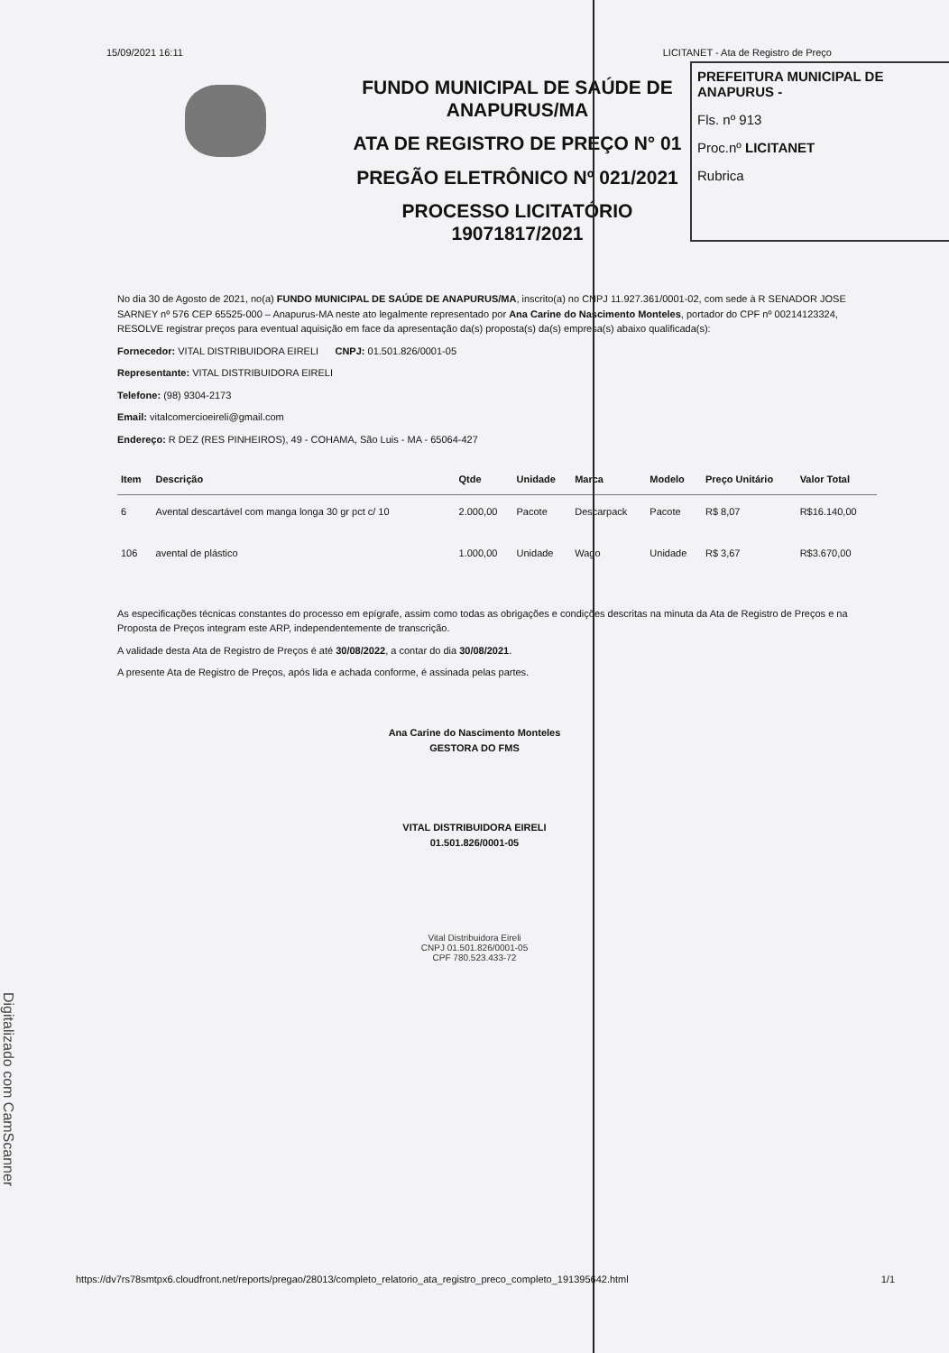15/09/2021 16:11 LICITANET - Ata de Registro de Preço
PREFEITURA MUNICIPAL DE ANAPURUS -
Fls. nº 913
Proc.nº LICITANET
Rubrica
FUNDO MUNICIPAL DE SAÚDE DE
ANAPURUS/MA
ATA DE REGISTRO DE PREÇO N° 01
PREGÃO ELETRÔNICO Nº 021/2021
PROCESSO LICITATÓRIO
19071817/2021
No dia 30 de Agosto de 2021, no(a) FUNDO MUNICIPAL DE SAÚDE DE ANAPURUS/MA, inscrito(a) no CNPJ 11.927.361/0001-02, com sede à R SENADOR JOSE SARNEY nº 576 CEP 65525-000 – Anapurus-MA neste ato legalmente representado por Ana Carine do Nascimento Monteles, portador do CPF nº 00214123324, RESOLVE registrar preços para eventual aquisição em face da apresentação da(s) proposta(s) da(s) empresa(s) abaixo qualificada(s):
Fornecedor: VITAL DISTRIBUIDORA EIRELI CNPJ: 01.501.826/0001-05
Representante: VITAL DISTRIBUIDORA EIRELI
Telefone: (98) 9304-2173
Email: vitalcomercioeireli@gmail.com
Endereço: R DEZ (RES PINHEIROS), 49 - COHAMA, São Luis - MA - 65064-427
| Item | Descrição | Qtde | Unidade | Marca | Modelo | Preço Unitário | Valor Total |
| --- | --- | --- | --- | --- | --- | --- | --- |
| 6 | Avental descartável com manga longa 30 gr pct c/ 10 | 2.000,00 | Pacote | Descarpack | Pacote | R$ 8,07 | R$16.140,00 |
| 106 | avental de plástico | 1.000,00 | Unidade | Wago | Unidade | R$ 3,67 | R$3.670,00 |
As especificações técnicas constantes do processo em epígrafe, assim como todas as obrigações e condições descritas na minuta da Ata de Registro de Preços e na Proposta de Preços integram este ARP, independentemente de transcrição.
A validade desta Ata de Registro de Preços é até 30/08/2022, a contar do dia 30/08/2021.
A presente Ata de Registro de Preços, após lida e achada conforme, é assinada pelas partes.
Ana Carine do Nascimento Monteles
GESTORA DO FMS
VITAL DISTRIBUIDORA EIRELI
01.501.826/0001-05
Vital Distribuidora Eireli
CNPJ 01.501.826/0001-05
CPF 780.523.433-72
https://dv7rs78smtpx6.cloudfront.net/reports/pregao/28013/completo_relatorio_ata_registro_preco_completo_191395642.html 1/1
Digitalizado com CamScanner